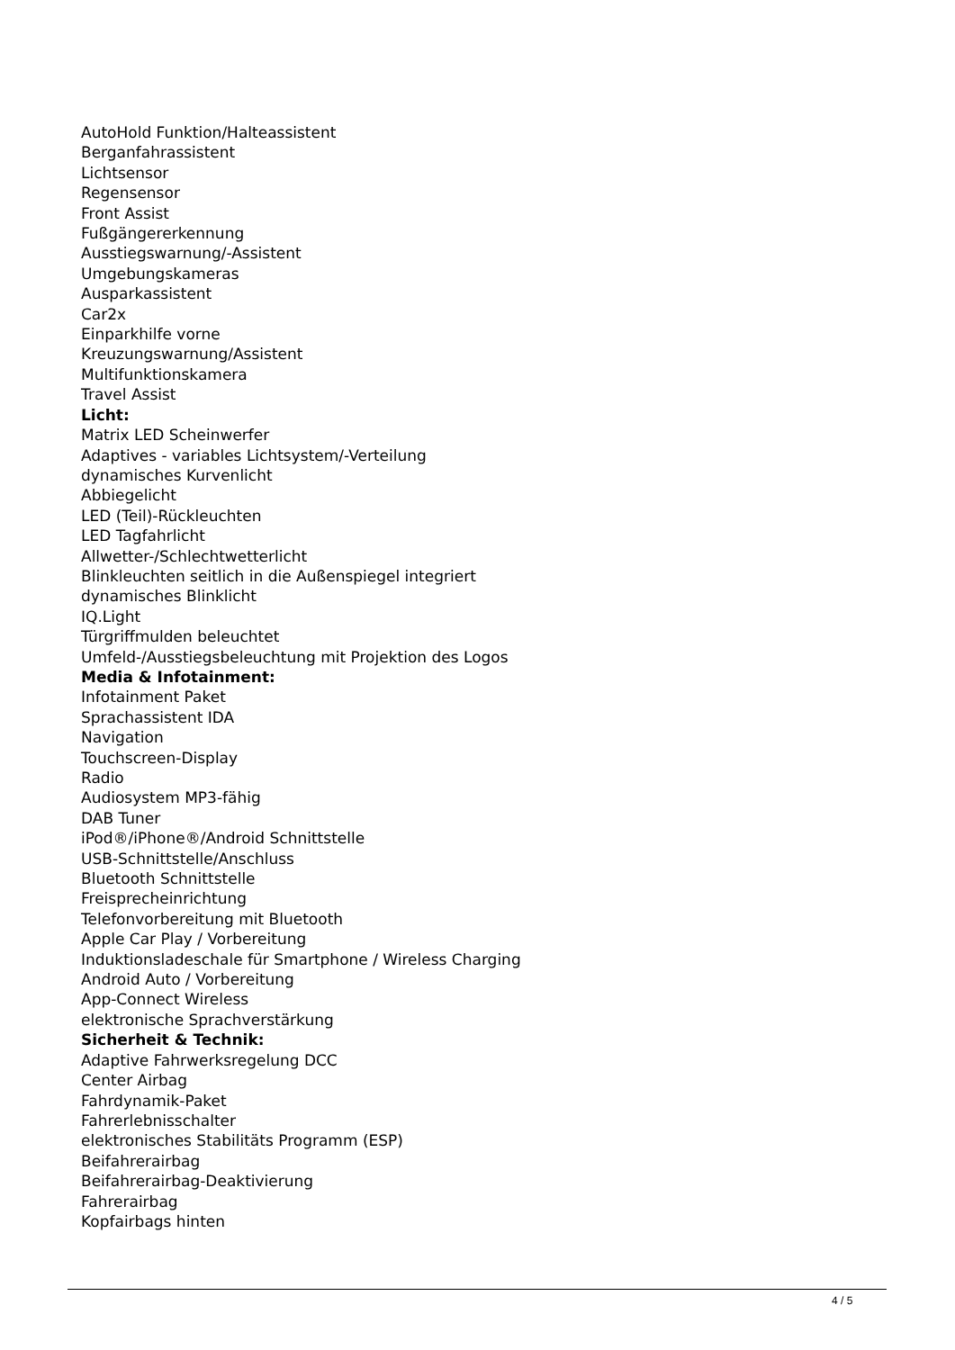AutoHold Funktion/Halteassistent
Berganfahrassistent
Lichtsensor
Regensensor
Front Assist
Fußgängererkennung
Ausstiegswarnung/-Assistent
Umgebungskameras
Ausparkassistent
Car2x
Einparkhilfe vorne
Kreuzungswarnung/Assistent
Multifunktionskamera
Travel Assist
Licht:
Matrix LED Scheinwerfer
Adaptives - variables Lichtsystem/-Verteilung
dynamisches Kurvenlicht
Abbiegelicht
LED (Teil)-Rückleuchten
LED Tagfahrlicht
Allwetter-/Schlechtwetterlicht
Blinkleuchten seitlich in die Außenspiegel integriert
dynamisches Blinklicht
IQ.Light
Türgriffmulden beleuchtet
Umfeld-/Ausstiegsbeleuchtung mit Projektion des Logos
Media & Infotainment:
Infotainment Paket
Sprachassistent IDA
Navigation
Touchscreen-Display
Radio
Audiosystem MP3-fähig
DAB Tuner
iPod®/iPhone®/Android Schnittstelle
USB-Schnittstelle/Anschluss
Bluetooth Schnittstelle
Freisprecheinrichtung
Telefonvorbereitung mit Bluetooth
Apple Car Play / Vorbereitung
Induktionsladeschale für Smartphone / Wireless Charging
Android Auto / Vorbereitung
App-Connect Wireless
elektronische Sprachverstärkung
Sicherheit & Technik:
Adaptive Fahrwerksregelung DCC
Center Airbag
Fahrdynamik-Paket
Fahrerlebnisschalter
elektronisches Stabilitäts Programm (ESP)
Beifahrerairbag
Beifahrerairbag-Deaktivierung
Fahrerairbag
Kopfairbags hinten
4 / 5